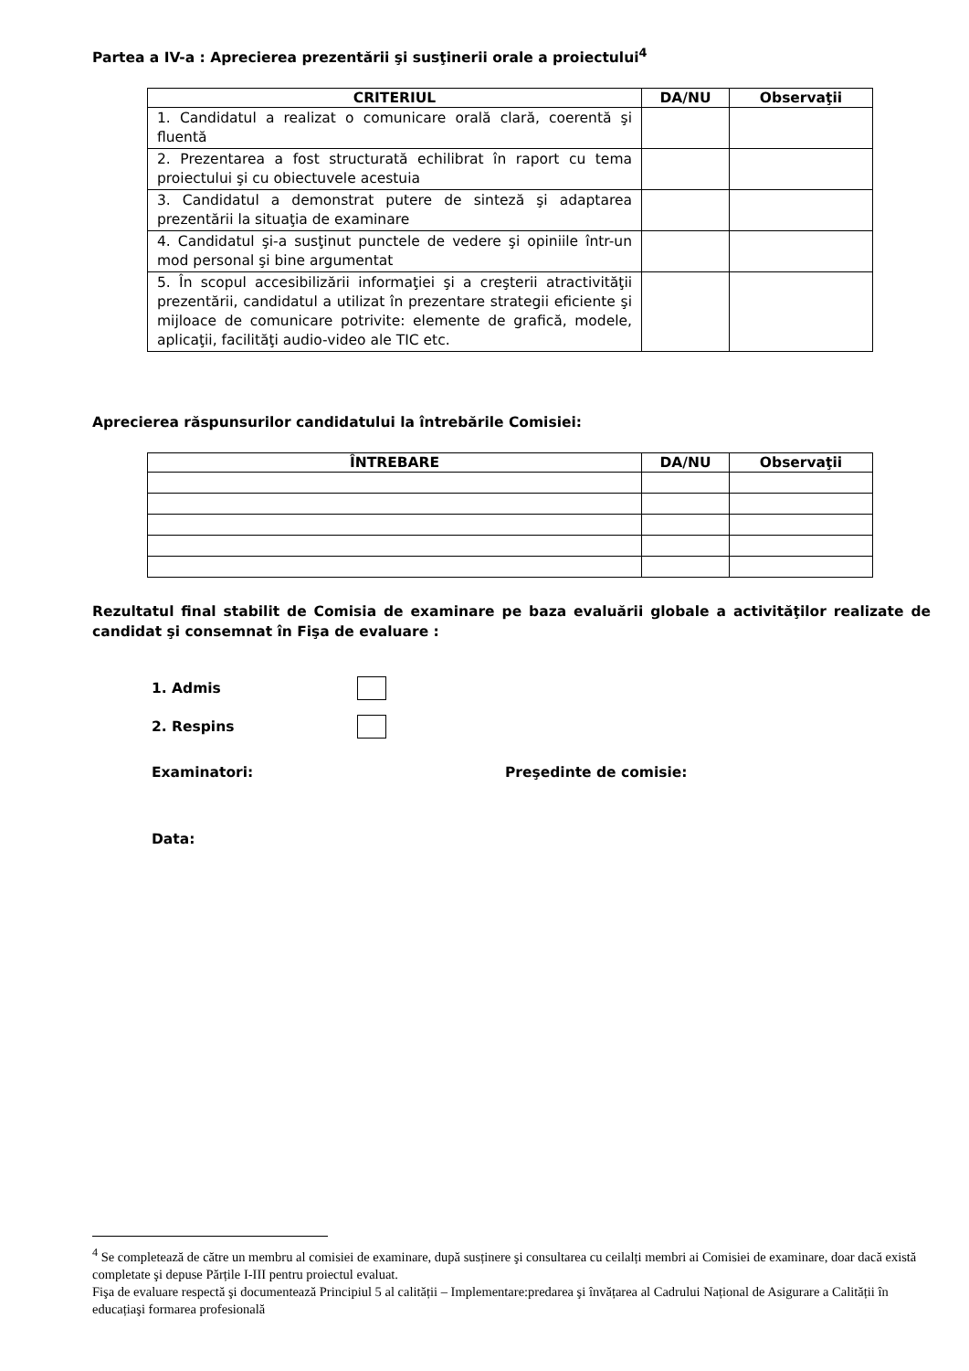Partea a IV-a : Aprecierea prezentării şi susţinerii orale a proiectului<sup>4</sup>
| CRITERIUL | DA/NU | Observaţii |
| --- | --- | --- |
| 1. Candidatul a realizat o comunicare orală clară, coerentă şi fluentă | | |
| 2. Prezentarea a fost structurată echilibrat în raport cu tema proiectului şi cu obiectuvele acestuia | | |
| 3. Candidatul a demonstrat putere de sinteză şi adaptarea prezentării la situaţia de examinare | | |
| 4. Candidatul şi-a susţinut punctele de vedere şi opiniile într-un mod personal şi bine argumentat | | |
| 5. În scopul accesibilizării informaţiei şi a creşterii atractivităţii prezentării, candidatul a utilizat în prezentare strategii eficiente şi mijloace de comunicare potrivite: elemente de grafică, modele, aplicaţii, facilităţi audio-video ale TIC etc. | | |
Aprecierea răspunsurilor candidatului la întrebările Comisiei:
| ÎNTREBARE | DA/NU | Observaţii |
| --- | --- | --- |
Rezultatul final stabilit de Comisia de examinare pe baza evaluării globale a activităţilor realizate de candidat şi consemnat în Fişa de evaluare :
1. Admis
2. Respins
Examinatori: Preşedinte de comisie:
Data:
<sup>4</sup> Se completează de către un membru al comisiei de examinare, după susținere şi consultarea cu ceilalți membri ai Comisiei de examinare, doar dacă există completate şi depuse Părțile I-III pentru proiectul evaluat.
Fişa de evaluare respectă şi documentează Principiul 5 al calității – Implementare:predarea şi învățarea al Cadrului Național de Asigurare a Calității în educațiaşi formarea profesională